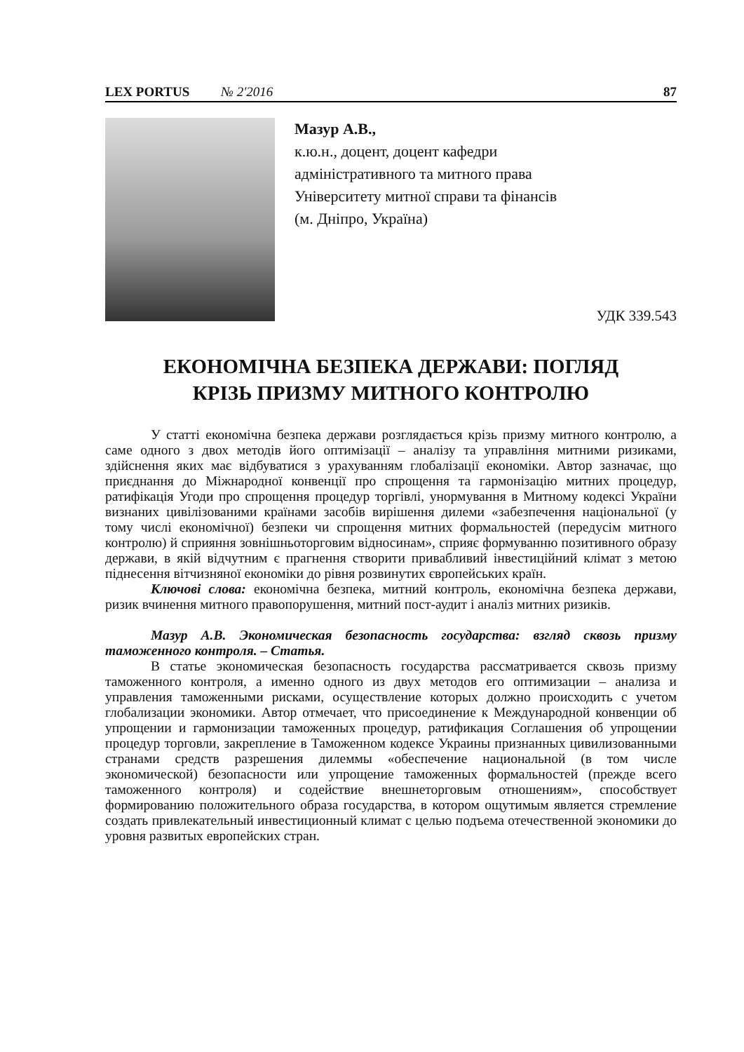LEX PORTUS № 2'2016 87
Мазур А.В.,
к.ю.н., доцент, доцент кафедри
адміністративного та митного права
Університету митної справи та фінансів
(м. Дніпро, Україна)
УДК 339.543
ЕКОНОМІЧНА БЕЗПЕКА ДЕРЖАВИ: ПОГЛЯД
КРІЗЬ ПРИЗМУ МИТНОГО КОНТРОЛЮ
У статті економічна безпека держави розглядається крізь призму митного контролю, а саме одного з двох методів його оптимізації – аналізу та управління митними ризиками, здійснення яких має відбуватися з урахуванням глобалізації економіки. Автор зазначає, що приєднання до Міжнародної конвенції про спрощення та гармонізацію митних процедур, ратифікація Угоди про спрощення процедур торгівлі, унормування в Митному кодексі України визнаних цивілізованими країнами засобів вирішення дилеми «забезпечення національної (у тому числі економічної) безпеки чи спрощення митних формальностей (передусім митного контролю) й сприяння зовнішньоторговим відносинам», сприяє формуванню позитивного образу держави, в якій відчутним є прагнення створити привабливий інвестиційний клімат з метою піднесення вітчизняної економіки до рівня розвинутих європейських країн.
Ключові слова: економічна безпека, митний контроль, економічна безпека держави, ризик вчинення митного правопорушення, митний пост-аудит і аналіз митних ризиків.
Мазур А.В. Экономическая безопасность государства: взгляд сквозь призму таможенного контроля. – Статья.
В статье экономическая безопасность государства рассматривается сквозь призму таможенного контроля, а именно одного из двух методов его оптимизации – анализа и управления таможенными рисками, осуществление которых должно происходить с учетом глобализации экономики. Автор отмечает, что присоединение к Международной конвенции об упрощении и гармонизации таможенных процедур, ратификация Соглашения об упрощении процедур торговли, закрепление в Таможенном кодексе Украины признанных цивилизованными странами средств разрешения дилеммы «обеспечение национальной (в том числе экономической) безопасности или упрощение таможенных формальностей (прежде всего таможенного контроля) и содействие внешнеторговым отношениям», способствует формированию положительного образа государства, в котором ощутимым является стремление создать привлекательный инвестиционный климат с целью подъема отечественной экономики до уровня развитых европейских стран.